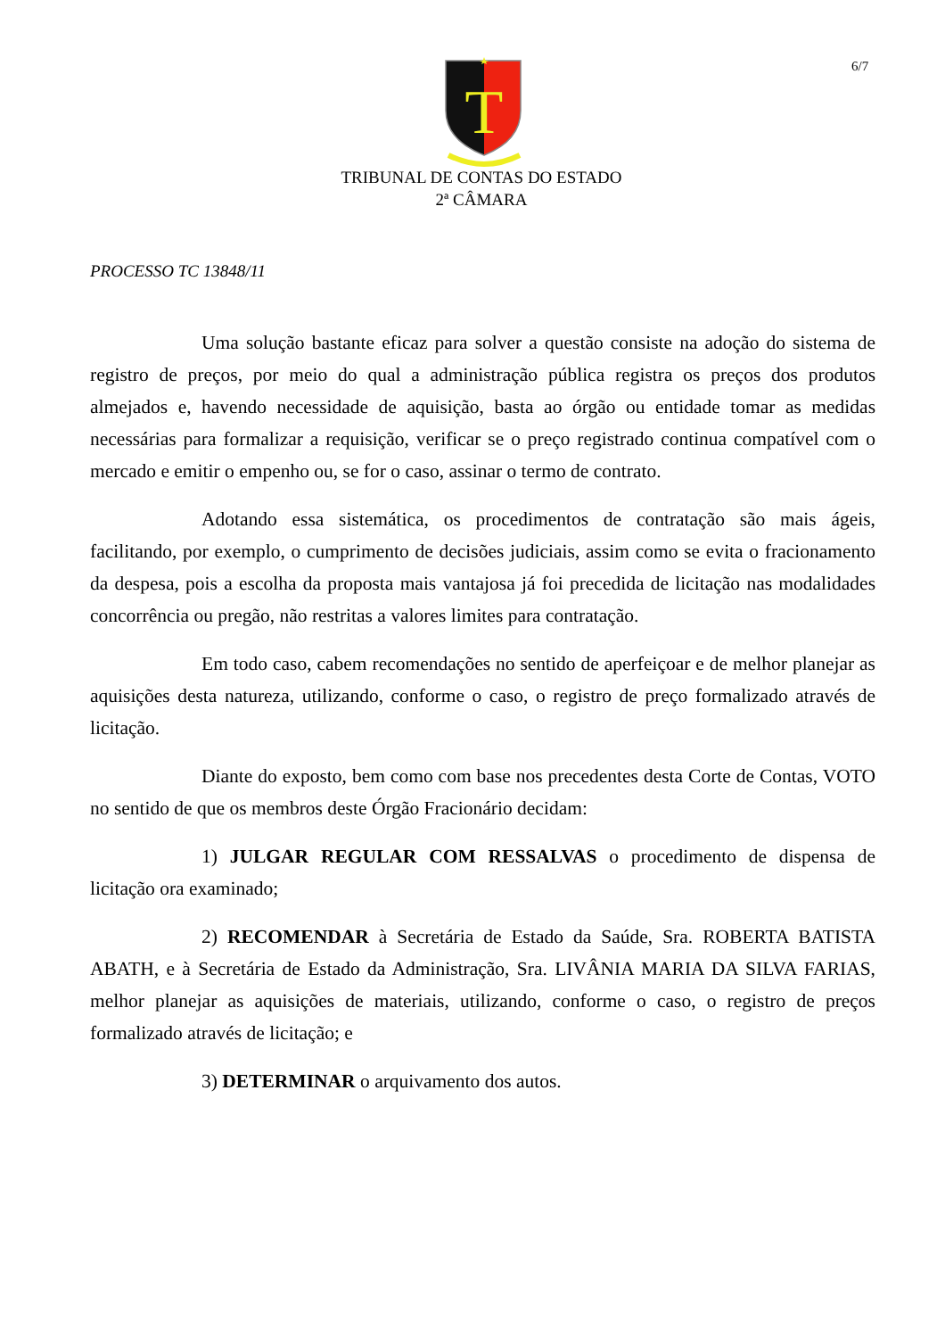6/7
T
TRIBUNAL DE CONTAS DO ESTADO
2ª CÂMARA
PROCESSO TC 13848/11
Uma solução bastante eficaz para solver a questão consiste na adoção do sistema de registro de preços, por meio do qual a administração pública registra os preços dos produtos almejados e, havendo necessidade de aquisição, basta ao órgão ou entidade tomar as medidas necessárias para formalizar a requisição, verificar se o preço registrado continua compatível com o mercado e emitir o empenho ou, se for o caso, assinar o termo de contrato.
Adotando essa sistemática, os procedimentos de contratação são mais ágeis, facilitando, por exemplo, o cumprimento de decisões judiciais, assim como se evita o fracionamento da despesa, pois a escolha da proposta mais vantajosa já foi precedida de licitação nas modalidades concorrência ou pregão, não restritas a valores limites para contratação.
Em todo caso, cabem recomendações no sentido de aperfeiçoar e de melhor planejar as aquisições desta natureza, utilizando, conforme o caso, o registro de preço formalizado através de licitação.
Diante do exposto, bem como com base nos precedentes desta Corte de Contas, VOTO no sentido de que os membros deste Órgão Fracionário decidam:
1) JULGAR REGULAR COM RESSALVAS o procedimento de dispensa de licitação ora examinado;
2) RECOMENDAR à Secretária de Estado da Saúde, Sra. ROBERTA BATISTA ABATH, e à Secretária de Estado da Administração, Sra. LIVÂNIA MARIA DA SILVA FARIAS, melhor planejar as aquisições de materiais, utilizando, conforme o caso, o registro de preços formalizado através de licitação; e
3) DETERMINAR o arquivamento dos autos.